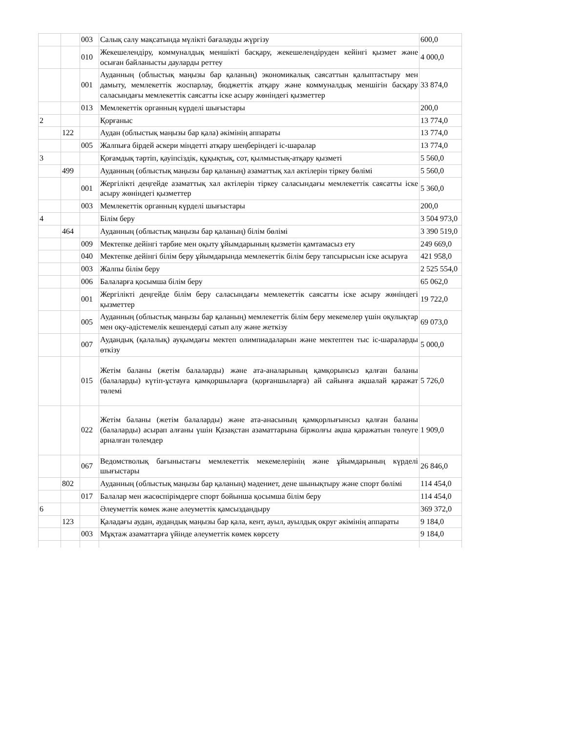| | | 003 | Салық салу мақсатында мүлікті бағалауды жүргізу | 600,0 |
| | | 010 | Жекешелендіру, коммуналдық меншікті басқару, жекешелендіруден кейінгі қызмет және осыған байланысты дауларды реттеу | 4 000,0 |
| | | 001 | Ауданның (облыстық маңызы бар қаланың) экономикалық саясаттын қалыптастыру мен дамыту, мемлекеттік жоспарлау, бюджеттік атқару және коммуналдық меншігін басқару саласындағы мемлекеттік саясатты іске асыру жөніндегі қызметтер | 33 874,0 |
| | | 013 | Мемлекеттік органның күрделі шығыстары | 200,0 |
| 2 | | | Қорғаныс | 13 774,0 |
| | 122 | | Аудан (облыстық маңызы бар қала) әкімінің аппараты | 13 774,0 |
| | | 005 | Жалпыға бірдей әскери міндетті атқару шеңберіндегі іс-шаралар | 13 774,0 |
| 3 | | | Қоғамдық тәртіп, қауіпсіздік, құқықтық, сот, қылмыстық-атқару қызметі | 5 560,0 |
| | 499 | | Ауданның (облыстық маңызы бар қаланың) азаматтық хал актілерін тіркеу бөлімі | 5 560,0 |
| | | 001 | Жергілікті деңгейде азаматтық хал актілерін тіркеу саласындағы мемлекеттік саясатты іске асыру жөніндегі қызметтер | 5 360,0 |
| | | 003 | Мемлекеттік органның күрделі шығыстары | 200,0 |
| 4 | | | Білім беру | 3 504 973,0 |
| | 464 | | Ауданның (облыстық маңызы бар қаланың) білім бөлімі | 3 390 519,0 |
| | | 009 | Мектепке дейінгі тәрбие мен оқыту ұйымдарының қызметін қамтамасыз ету | 249 669,0 |
| | | 040 | Мектепке дейінгі білім беру ұйымдарында мемлекеттік білім беру тапсырысын іске асыруға | 421 958,0 |
| | | 003 | Жалпы білім беру | 2 525 554,0 |
| | | 006 | Балаларға қосымша білім беру | 65 062,0 |
| | | 001 | Жергілікті деңгейде білім беру саласындағы мемлекеттік саясатты іске асыру жөніндегі қызметтер | 19 722,0 |
| | | 005 | Ауданның (облыстық маңызы бар қаланың) мемлекеттік білім беру мекемелер үшін оқулықтар мен оқу-әдістемелік кешендерді сатып алу және жеткізу | 69 073,0 |
| | | 007 | Аудандық (қалалық) ауқымдағы мектеп олимпиадаларын және мектептен тыс іс-шараларды өткізу | 5 000,0 |
| | | 015 | Жетім баланы (жетім балаларды) және ата-аналарының қамқорынсыз қалған баланы (балаларды) күтіп-ұстауға қамқоршыларға (қорғаншыларға) ай сайынға ақшалай қаражат төлемі | 5 726,0 |
| | | 022 | Жетім баланы (жетім балаларды) және ата-анасының қамқорлығынсыз қалған баланы (балаларды) асырап алғаны үшін Қазақстан азаматтарына біржолғы ақша қаражатын төлеуге арналған төлемдер | 1 909,0 |
| | | 067 | Ведомстволық бағыныстағы мемлекеттік мекемелерінің және ұйымдарының күрделі шығыстары | 26 846,0 |
| | 802 | | Ауданның (облыстық маңызы бар қаланың) мәдениет, дене шынықтыру және спорт бөлімі | 114 454,0 |
| | | 017 | Балалар мен жасөспірімдерге спорт бойынша қосымша білім беру | 114 454,0 |
| 6 | | | Әлеуметтік көмек және әлеуметтік қамсыздандыру | 369 372,0 |
| | 123 | | Қаладағы аудан, аудандық маңызы бар қала, кент, ауыл, ауылдық округ әкімінің аппараты | 9 184,0 |
| | | 003 | Мұқтаж азаматтарға үйінде әлеуметтік көмек көрсету | 9 184,0 |